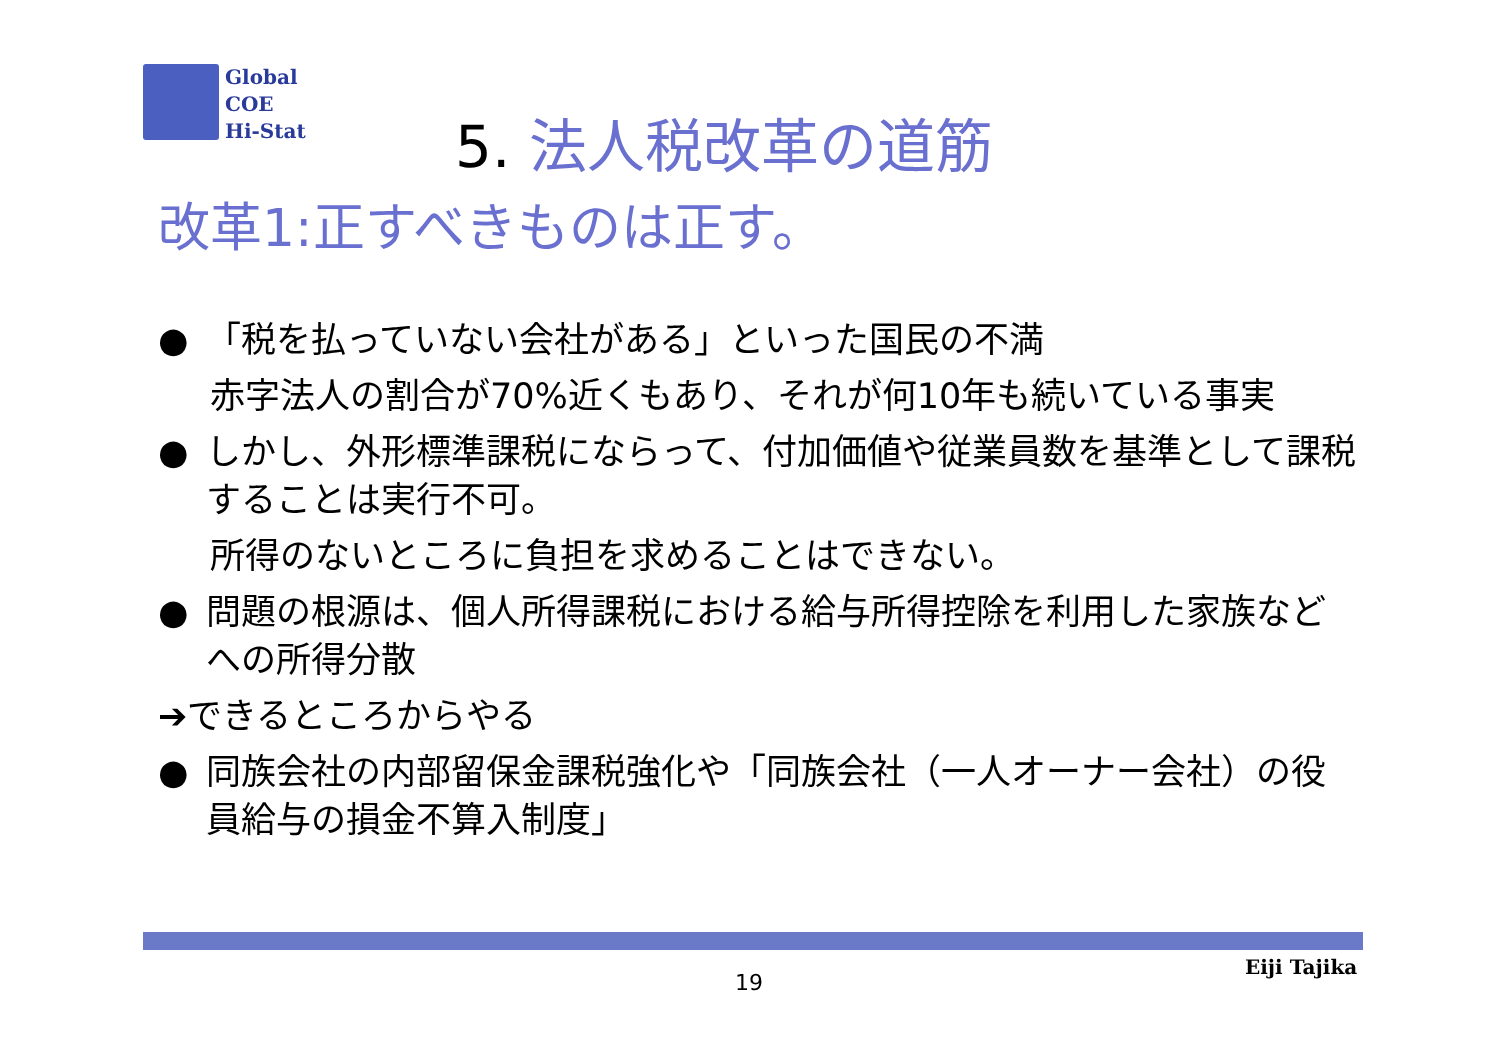Global
COE
Hi-Stat
5. 法人税改革の道筋
改革1:正すべきものは正す。
● 「税を払っていない会社がある」といった国民の不満
赤字法人の割合が70%近くもあり、それが何10年も続いている事実
● しかし、外形標準課税にならって、付加価値や従業員数を基準として課税することは実行不可。
所得のないところに負担を求めることはできない。
● 問題の根源は、個人所得課税における給与所得控除を利用した家族などへの所得分散
➔できるところからやる
● 同族会社の内部留保金課税強化や「同族会社（一人オーナー会社）の役員給与の損金不算入制度」
19
Eiji Tajika